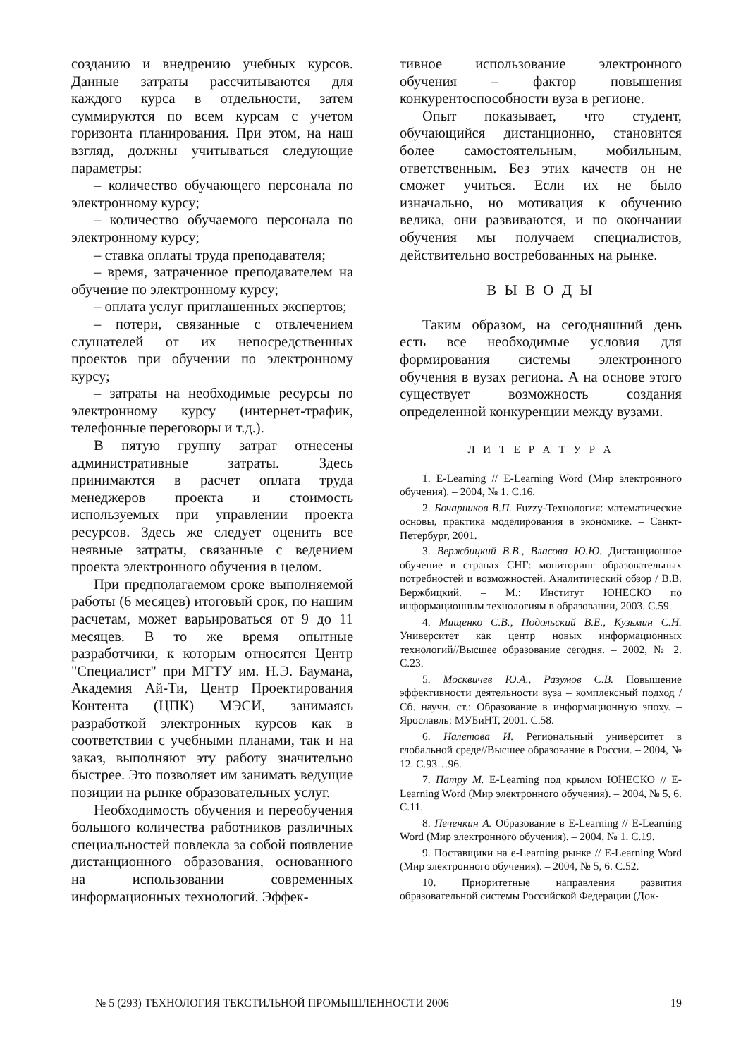созданию и внедрению учебных курсов. Данные затраты рассчитываются для каждого курса в отдельности, затем суммируются по всем курсам с учетом горизонта планирования. При этом, на наш взгляд, должны учитываться следующие параметры:
– количество обучающего персонала по электронному курсу;
– количество обучаемого персонала по электронному курсу;
– ставка оплаты труда преподавателя;
– время, затраченное преподавателем на обучение по электронному курсу;
– оплата услуг приглашенных экспертов;
– потери, связанные с отвлечением слушателей от их непосредственных проектов при обучении по электронному курсу;
– затраты на необходимые ресурсы по электронному курсу (интернет-трафик, телефонные переговоры и т.д.).
В пятую группу затрат отнесены административные затраты. Здесь принимаются в расчет оплата труда менеджеров проекта и стоимость используемых при управлении проекта ресурсов. Здесь же следует оценить все неявные затраты, связанные с ведением проекта электронного обучения в целом.
При предполагаемом сроке выполняемой работы (6 месяцев) итоговый срок, по нашим расчетам, может варьироваться от 9 до 11 месяцев. В то же время опытные разработчики, к которым относятся Центр "Специалист" при МГТУ им. Н.Э. Баумана, Академия Ай-Ти, Центр Проектирования Контента (ЦПК) МЭСИ, занимаясь разработкой электронных курсов как в соответствии с учебными планами, так и на заказ, выполняют эту работу значительно быстрее. Это позволяет им занимать ведущие позиции на рынке образовательных услуг.
Необходимость обучения и переобучения большого количества работников различных специальностей повлекла за собой появление дистанционного образования, основанного на использовании современных информационных технологий. Эффек-
тивное использование электронного обучения – фактор повышения конкурентоспособности вуза в регионе.
Опыт показывает, что студент, обучающийся дистанционно, становится более самостоятельным, мобильным, ответственным. Без этих качеств он не сможет учиться. Если их не было изначально, но мотивация к обучению велика, они развиваются, и по окончании обучения мы получаем специалистов, действительно востребованных на рынке.
В Ы В О Д Ы
Таким образом, на сегодняшний день есть все необходимые условия для формирования системы электронного обучения в вузах региона. А на основе этого существует возможность создания определенной конкуренции между вузами.
Л И Т Е Р А Т У Р А
1. E-Learning // E-Learning Word (Мир электронного обучения). – 2004, № 1. С.16.
2. Бочарников В.П. Fuzzy-Технология: математические основы, практика моделирования в экономике. – Санкт-Петербург, 2001.
3. Вержбицкий В.В., Власова Ю.Ю. Дистанционное обучение в странах СНГ: мониторинг образовательных потребностей и возможностей. Аналитический обзор / В.В. Вержбицкий. – М.: Институт ЮНЕСКО по информационным технологиям в образовании, 2003. С.59.
4. Мищенко С.В., Подольский В.Е., Кузьмин С.Н. Университет как центр новых информационных технологий//Высшее образование сегодня. – 2002, № 2. С.23.
5. Москвичев Ю.А., Разумов С.В. Повышение эффективности деятельности вуза – комплексный подход / Сб. научн. ст.: Образование в информационную эпоху. – Ярославль: МУБиНТ, 2001. С.58.
6. Налетова И. Региональный университет в глобальной среде//Высшее образование в России. – 2004, № 12. С.93…96.
7. Патру М. E-Learning под крылом ЮНЕСКО // E-Learning Word (Мир электронного обучения). – 2004, № 5, 6. С.11.
8. Печенкин А. Образование в E-Learning // E-Learning Word (Мир электронного обучения). – 2004, № 1. С.19.
9. Поставщики на e-Learning рынке // E-Learning Word (Мир электронного обучения). – 2004, № 5, 6. С.52.
10. Приоритетные направления развития образовательной системы Российской Федерации (Док-
№ 5 (293) ТЕХНОЛОГИЯ ТЕКСТИЛЬНОЙ ПРОМЫШЛЕННОСТИ 2006 19